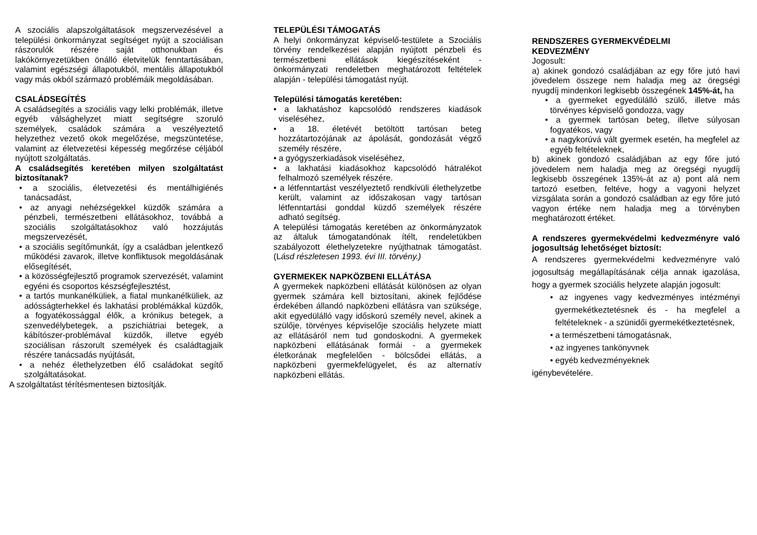A szociális alapszolgáltatások megszervezésével a települési önkormányzat segítséget nyújt a szociálisan rászorulók részére saját otthonukban és lakókörnyezetükben önálló életvitelük fenntartásában, valamint egészségi állapotukból, mentális állapotukból vagy más okból származó problémáik megoldásában.
CSALÁDSEGÍTÉS
A családsegítés a szociális vagy lelki problémák, illetve egyéb válsághelyzet miatt segítségre szoruló személyek, családok számára a veszélyeztető helyzethez vezető okok megelőzése, megszüntetése, valamint az életvezetési képesség megőrzése céljából nyújtott szolgáltatás.
A családsegítés keretében milyen szolgáltatást biztosítanak?
• a szociális, életvezetési és mentálhigiénés tanácsadást,
• az anyagi nehézségekkel küzdők számára a pénzbeli, természetbeni ellátásokhoz, továbbá a szociális szolgáltatásokhoz való hozzájutás megszervezését,
• a szociális segítőmunkát, így a családban jelentkező működési zavarok, illetve konfliktusok megoldásának elősegítését,
• a közösségfejlesztő programok szervezését, valamint egyéni és csoportos készségfejlesztést,
• a tartós munkanélküliek, a fiatal munkanélküliek, az adósságterhekkel és lakhatási problémákkal küzdők, a fogyatékossággal élők, a krónikus betegek, a szenvedélybetegek, a pszichiátriai betegek, a kábítószer-problémával küzdők, illetve egyéb szociálisan rászorult személyek és családtagjaik részére tanácsadás nyújtását,
• a nehéz élethelyzetben élő családokat segítő szolgáltatásokat.
A szolgáltatást térítésmentesen biztosítják.
TELEPÜLÉSI TÁMOGATÁS
A helyi önkormányzat képviselő-testülete a Szociális törvény rendelkezései alapján nyújtott pénzbeli és természetbeni ellátások kiegészítéseként - önkormányzati rendeletben meghatározott feltételek alapján - települési támogatást nyújt.
Települési támogatás keretében:
• a lakhatáshoz kapcsolódó rendszeres kiadások viseléséhez,
• a 18. életévét betöltött tartósan beteg hozzátartozójának az ápolását, gondozását végző személy részére,
• a gyógyszerkiadások viseléséhez,
• a lakhatási kiadásokhoz kapcsolódó hátralékot felhalmozó személyek részére.
• a létfenntartást veszélyeztető rendkívüli élethelyzetbe került, valamint az időszakosan vagy tartósan létfenntartási gonddal küzdő személyek részére adható segítség.
A települési támogatás keretében az önkormányzatok az általuk támogatandónak ítélt, rendeletükben szabályozott élethelyzetekre nyújthatnak támogatást. (Lásd részletesen 1993. évi III. törvény.)
GYERMEKEK NAPKÖZBENI ELLÁTÁSA
A gyermekek napközbeni ellátását különösen az olyan gyermek számára kell biztosítani, akinek fejlődése érdekében állandó napközbeni ellátásra van szüksége, akit egyedülálló vagy időskorú személy nevel, akinek a szülője, törvényes képviselője szociális helyzete miatt az ellátásáról nem tud gondoskodni. A gyermekek napközbeni ellátásának formái - a gyermekek életkorának megfelelően - bölcsődei ellátás, a napközbeni gyermekfelügyelet, és az alternatív napközbeni ellátás.
RENDSZERES GYERMEKVÉDELMI
KEDVEZMÉNY
Jogosult:
a) akinek gondozó családjában az egy főre jutó havi jövedelem összege nem haladja meg az öregségi nyugdíj mindenkori legkisebb összegének 145%-át, ha
• a gyermeket egyedülálló szülő, illetve más törvényes képviselő gondozza, vagy
• a gyermek tartósan beteg, illetve súlyosan fogyatékos, vagy
• a nagykorúvá vált gyermek esetén, ha megfelel az egyéb feltételeknek,
b) akinek gondozó családjában az egy főre jutó jövedelem nem haladja meg az öregségi nyugdíj legkisebb összegének 135%-át az a) pont alá nem tartozó esetben, feltéve, hogy a vagyoni helyzet vizsgálata során a gondozó családban az egy főre jutó vagyon értéke nem haladja meg a törvényben meghatározott értéket.
A rendszeres gyermekvédelmi kedvezményre való jogosultság lehetőséget biztosít:
A rendszeres gyermekvédelmi kedvezményre való jogosultság megállapításának célja annak igazolása, hogy a gyermek szociális helyzete alapján jogosult:
• az ingyenes vagy kedvezményes intézményi gyermekétkeztetésnek és - ha megfelel a feltételeknek - a szünidői gyermekétkeztetésnek,
• a természetbeni támogatásnak,
• az ingyenes tankönyvnek
• egyéb kedvezményeknek
igénybevételére.